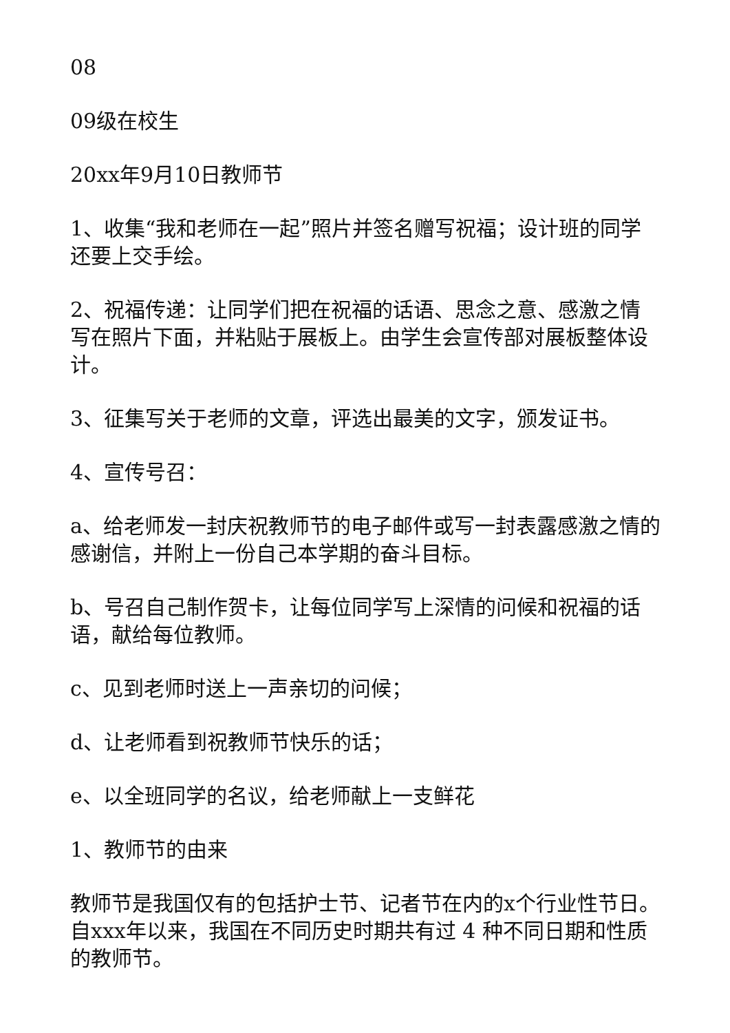08
09级在校生
20xx年9月10日教师节
1、收集“我和老师在一起”照片并签名赠写祝福；设计班的同学还要上交手绘。
2、祝福传递：让同学们把在祝福的话语、思念之意、感激之情写在照片下面，并粘贴于展板上。由学生会宣传部对展板整体设计。
3、征集写关于老师的文章，评选出最美的文字，颁发证书。
4、宣传号召：
a、给老师发一封庆祝教师节的电子邮件或写一封表露感激之情的感谢信，并附上一份自己本学期的奋斗目标。
b、号召自己制作贺卡，让每位同学写上深情的问候和祝福的话语，献给每位教师。
c、见到老师时送上一声亲切的问候；
d、让老师看到祝教师节快乐的话；
e、以全班同学的名议，给老师献上一支鲜花
1、教师节的由来
教师节是我国仅有的包括护士节、记者节在内的x个行业性节日。自xxx年以来，我国在不同历史时期共有过 4 种不同日期和性质的教师节。